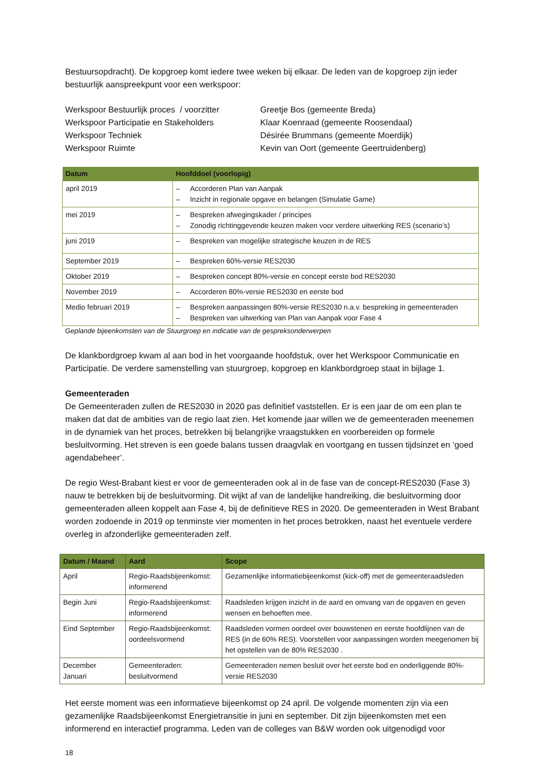Bestuursopdracht). De kopgroep komt iedere twee weken bij elkaar. De leden van de kopgroep zijn ieder bestuurlijk aanspreekpunt voor een werkspoor:
Werkspoor Bestuurlijk proces / voorzitter
Werkspoor Participatie en Stakeholders
Werkspoor Techniek
Werkspoor Ruimte
Greetje Bos (gemeente Breda)
Klaar Koenraad (gemeente Roosendaal)
Désirée Brummans (gemeente Moerdijk)
Kevin van Oort (gemeente Geertruidenberg)
| Datum | Hoofddoel (voorlopig) |
| --- | --- |
| april 2019 | – Accorderen Plan van Aanpak – Inzicht in regionale opgave en belangen (Simulatie Game) |
| mei 2019 | – Bespreken afwegingskader / principes – Zonodig richtinggevende keuzen maken voor verdere uitwerking RES (scenario’s) |
| juni 2019 | – Bespreken van mogelijke strategische keuzen in de RES |
| September 2019 | – Bespreken 60%-versie RES2030 |
| Oktober 2019 | – Bespreken concept 80%-versie en concept eerste bod RES2030 |
| November 2019 | – Accorderen 80%-versie RES2030 en eerste bod |
| Medio februari 2019 | – Bespreken aanpassingen 80%-versie RES2030 n.a.v. bespreking in gemeenteraden – Bespreken van uitwerking van Plan van Aanpak voor Fase 4 |
Geplande bijeenkomsten van de Stuurgroep en indicatie van de gespreksonderwerpen
De klankbordgroep kwam al aan bod in het voorgaande hoofdstuk, over het Werkspoor Communicatie en Participatie. De verdere samenstelling van stuurgroep, kopgroep en klankbordgroep staat in bijlage 1.
Gemeenteraden
De Gemeenteraden zullen de RES2030 in 2020 pas definitief vaststellen. Er is een jaar de om een plan te maken dat dat de ambities van de regio laat zien. Het komende jaar willen we de gemeenteraden meenemen in de dynamiek van het proces, betrekken bij belangrijke vraagstukken en voorbereiden op formele besluitvorming. Het streven is een goede balans tussen draagvlak en voortgang en tussen tijdsinzet en ‘goed agendabeheer’.
De regio West-Brabant kiest er voor de gemeenteraden ook al in de fase van de concept-RES2030 (Fase 3) nauw te betrekken bij de besluitvorming. Dit wijkt af van de landelijke handreiking, die besluitvorming door gemeenteraden alleen koppelt aan Fase 4, bij de definitieve RES in 2020. De gemeenteraden in West Brabant worden zodoende in 2019 op tenminste vier momenten in het proces betrokken, naast het eventuele verdere overleg in afzonderlijke gemeenteraden zelf.
| Datum / Maand | Aard | Scope |
| --- | --- | --- |
| April | Regio-Raadsbijeenkomst: informerend | Gezamenlijke informatiebijeenkomst (kick-off) met de gemeenteraadsleden |
| Begin Juni | Regio-Raadsbijeenkomst: informerend | Raadsleden krijgen inzicht in de aard en omvang van de opgaven en geven wensen en behoeften mee. |
| Eind September | Regio-Raadsbijeenkomst: oordeelsvormend | Raadsleden vormen oordeel over bouwstenen en eerste hoofdlijnen van de RES (in de 60% RES). Voorstellen voor aanpassingen worden meegenomen bij het opstellen van de 80% RES2030 . |
| December Januari | Gemeenteraden: besluitvormend | Gemeenteraden nemen besluit over het eerste bod en onderliggende 80%-versie RES2030 |
Het eerste moment was een informatieve bijeenkomst op 24 april. De volgende momenten zijn via een gezamenlijke Raadsbijeenkomst Energietransitie in juni en september. Dit zijn bijeenkomsten met een informerend en interactief programma. Leden van de colleges van B&W worden ook uitgenodigd voor
18